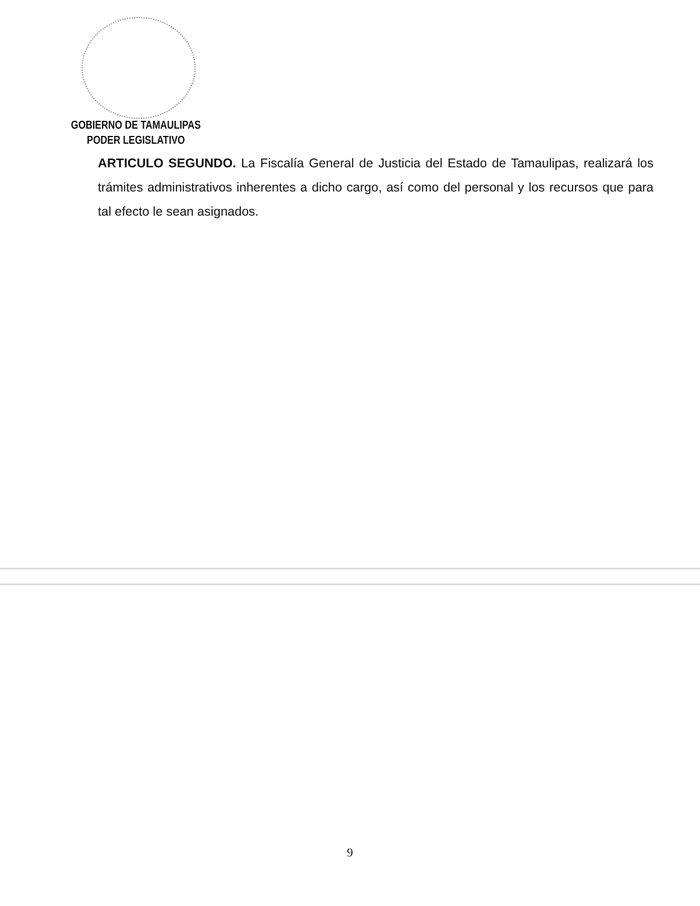GOBIERNO DE TAMAULIPAS
PODER LEGISLATIVO
ARTICULO SEGUNDO. La Fiscalía General de Justicia del Estado de Tamaulipas, realizará los trámites administrativos inherentes a dicho cargo, así como del personal y los recursos que para tal efecto le sean asignados.
9